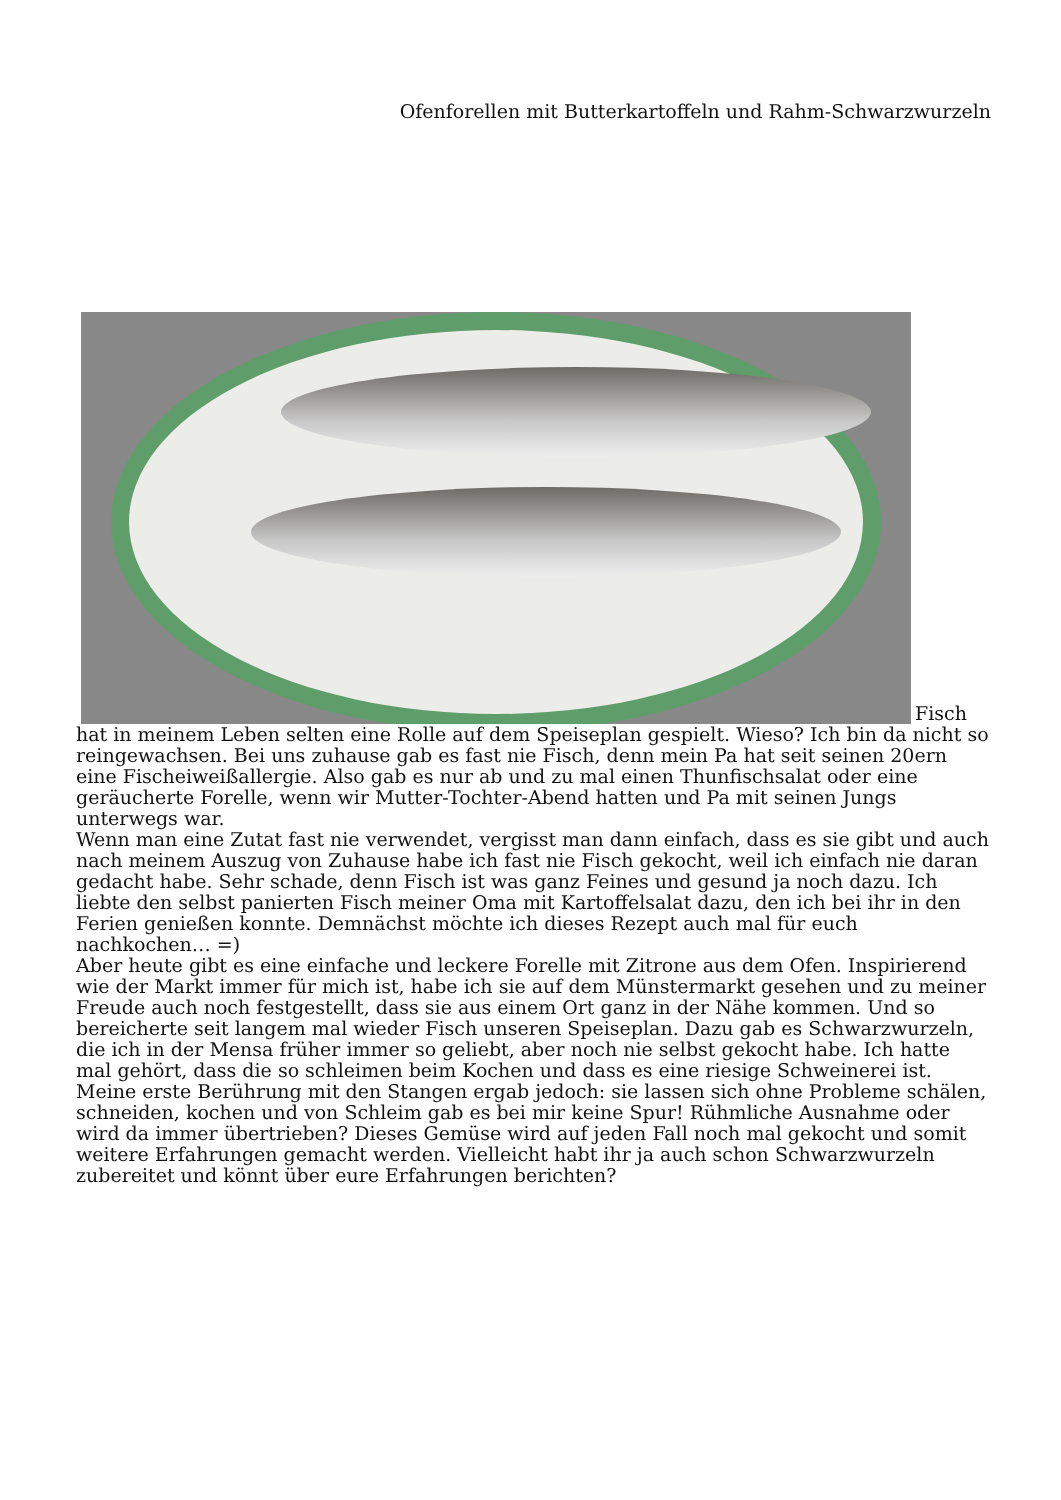Ofenforellen mit Butterkartoffeln und Rahm-Schwarzwurzeln
Fisch hat in meinem Leben selten eine Rolle auf dem Speiseplan gespielt. Wieso? Ich bin da nicht so reingewachsen. Bei uns zuhause gab es fast nie Fisch, denn mein Pa hat seit seinen 20ern eine Fischeiweißallergie. Also gab es nur ab und zu mal einen Thunfischsalat oder eine geräucherte Forelle, wenn wir Mutter-Tochter-Abend hatten und Pa mit seinen Jungs unterwegs war.
Wenn man eine Zutat fast nie verwendet, vergisst man dann einfach, dass es sie gibt und auch nach meinem Auszug von Zuhause habe ich fast nie Fisch gekocht, weil ich einfach nie daran gedacht habe. Sehr schade, denn Fisch ist was ganz Feines und gesund ja noch dazu. Ich liebte den selbst panierten Fisch meiner Oma mit Kartoffelsalat dazu, den ich bei ihr in den Ferien genießen konnte. Demnächst möchte ich dieses Rezept auch mal für euch nachkochen… =)
Aber heute gibt es eine einfache und leckere Forelle mit Zitrone aus dem Ofen. Inspirierend wie der Markt immer für mich ist, habe ich sie auf dem Münstermarkt gesehen und zu meiner Freude auch noch festgestellt, dass sie aus einem Ort ganz in der Nähe kommen. Und so bereicherte seit langem mal wieder Fisch unseren Speiseplan. Dazu gab es Schwarzwurzeln, die ich in der Mensa früher immer so geliebt, aber noch nie selbst gekocht habe. Ich hatte mal gehört, dass die so schleimen beim Kochen und dass es eine riesige Schweinerei ist.
Meine erste Berührung mit den Stangen ergab jedoch: sie lassen sich ohne Probleme schälen, schneiden, kochen und von Schleim gab es bei mir keine Spur! Rühmliche Ausnahme oder wird da immer übertrieben? Dieses Gemüse wird auf jeden Fall noch mal gekocht und somit weitere Erfahrungen gemacht werden. Vielleicht habt ihr ja auch schon Schwarzwurzeln zubereitet und könnt über eure Erfahrungen berichten?